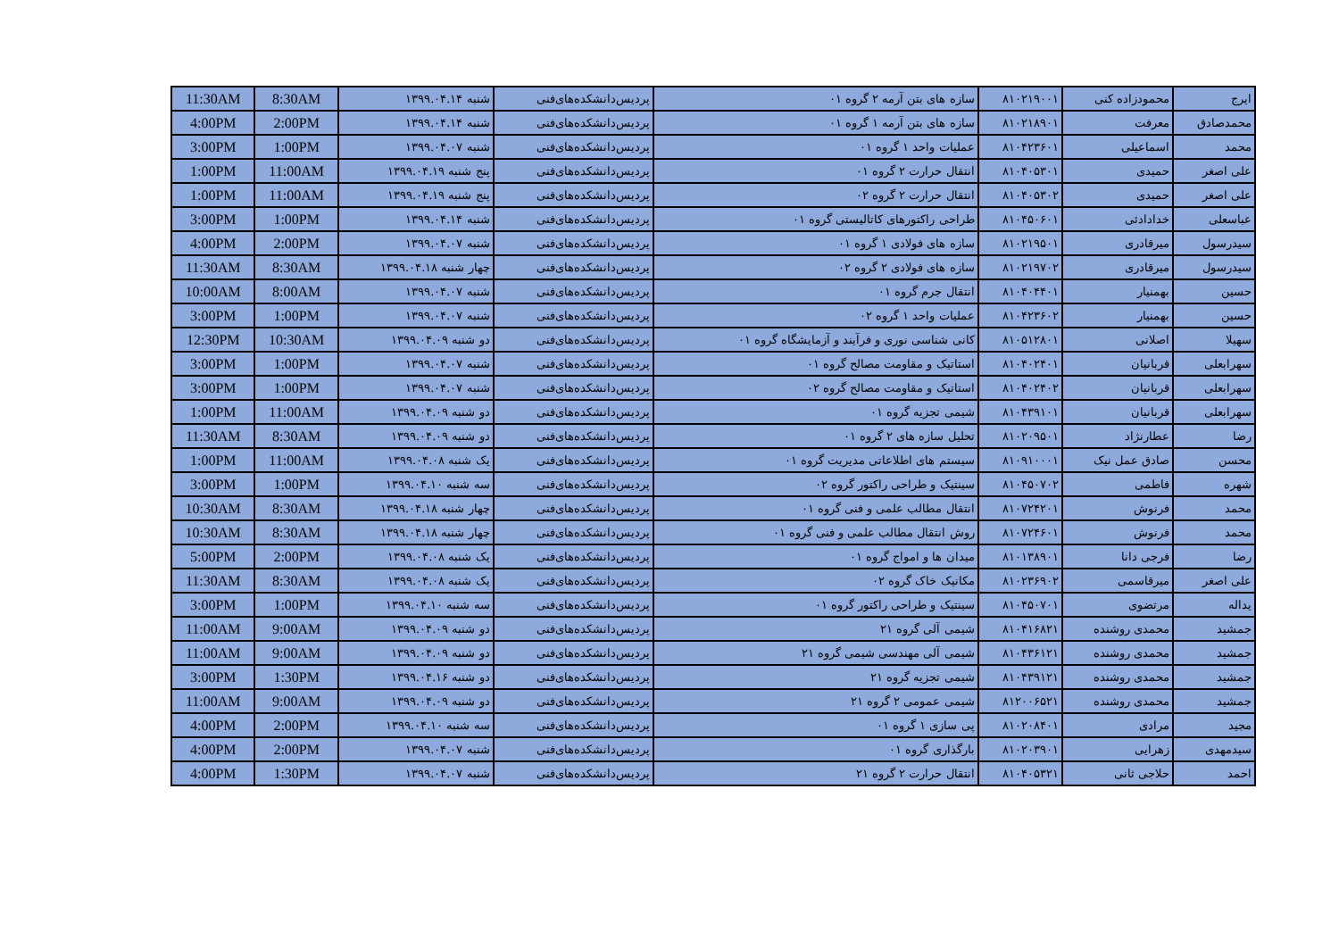| 11:30AM | 8:30AM | شنبه ۱۳۹۹.۰۴.۱۴ | پردیس‌دانشکده‌های‌فنی | سازه های بتن آرمه ۲ گروه ۰۱ | ۸۱۰۲۱۹۰۰۱ | محمودزاده کنی | ایرج |
| 4:00PM | 2:00PM | شنبه ۱۳۹۹.۰۴.۱۴ | پردیس‌دانشکده‌های‌فنی | سازه های بتن آرمه ۱ گروه ۰۱ | ۸۱۰۲۱۸۹۰۱ | معرفت | محمدصادق |
| 3:00PM | 1:00PM | شنبه ۱۳۹۹.۰۴.۰۷ | پردیس‌دانشکده‌های‌فنی | عملیات واحد ۱ گروه ۰۱ | ۸۱۰۴۲۳۶۰۱ | اسماعیلی | محمد |
| 1:00PM | 11:00AM | پنج شنبه ۱۳۹۹.۰۴.۱۹ | پردیس‌دانشکده‌های‌فنی | انتقال حرارت ۲ گروه ۰۱ | ۸۱۰۴۰۵۳۰۱ | حمیدی | علی اصغر |
| 1:00PM | 11:00AM | پنج شنبه ۱۳۹۹.۰۴.۱۹ | پردیس‌دانشکده‌های‌فنی | انتقال حرارت ۲ گروه ۰۲ | ۸۱۰۴۰۵۳۰۲ | حمیدی | علی اصغر |
| 3:00PM | 1:00PM | شنبه ۱۳۹۹.۰۴.۱۴ | پردیس‌دانشکده‌های‌فنی | طراحی راکتورهای کاتالیستی گروه ۰۱ | ۸۱۰۴۵۰۶۰۱ | خدادادئی | عباسعلی |
| 4:00PM | 2:00PM | شنبه ۱۳۹۹.۰۴.۰۷ | پردیس‌دانشکده‌های‌فنی | سازه های فولادی ۱ گروه ۰۱ | ۸۱۰۲۱۹۵۰۱ | میرقادری | سیدرسول |
| 11:30AM | 8:30AM | چهار شنبه ۱۳۹۹.۰۴.۱۸ | پردیس‌دانشکده‌های‌فنی | سازه های فولادی ۲ گروه ۰۲ | ۸۱۰۲۱۹۷۰۲ | میرقادری | سیدرسول |
| 10:00AM | 8:00AM | شنبه ۱۳۹۹.۰۴.۰۷ | پردیس‌دانشکده‌های‌فنی | انتقال جرم گروه ۰۱ | ۸۱۰۴۰۴۴۰۱ | بهمنیار | حسین |
| 3:00PM | 1:00PM | شنبه ۱۳۹۹.۰۴.۰۷ | پردیس‌دانشکده‌های‌فنی | عملیات واحد ۱ گروه ۰۲ | ۸۱۰۴۲۳۶۰۲ | بهمنیار | حسین |
| 12:30PM | 10:30AM | دو شنبه ۱۳۹۹.۰۴.۰۹ | پردیس‌دانشکده‌های‌فنی | کانی شناسی نوری و فرآیند و آزمایشگاه گروه ۰۱ | ۸۱۰۵۱۲۸۰۱ | اصلانی | سهیلا |
| 3:00PM | 1:00PM | شنبه ۱۳۹۹.۰۴.۰۷ | پردیس‌دانشکده‌های‌فنی | استاتیک و مقاومت مصالح گروه ۰۱ | ۸۱۰۴۰۲۴۰۱ | قربانیان | سهرابعلی |
| 3:00PM | 1:00PM | شنبه ۱۳۹۹.۰۴.۰۷ | پردیس‌دانشکده‌های‌فنی | استاتیک و مقاومت مصالح گروه ۰۲ | ۸۱۰۴۰۲۴۰۲ | قربانیان | سهرابعلی |
| 1:00PM | 11:00AM | دو شنبه ۱۳۹۹.۰۴.۰۹ | پردیس‌دانشکده‌های‌فنی | شیمی تجزیه گروه ۰۱ | ۸۱۰۴۳۹۱۰۱ | قربانیان | سهرابعلی |
| 11:30AM | 8:30AM | دو شنبه ۱۳۹۹.۰۴.۰۹ | پردیس‌دانشکده‌های‌فنی | تحلیل سازه های ۲ گروه ۰۱ | ۸۱۰۲۰۹۵۰۱ | عطارنژاد | رضا |
| 1:00PM | 11:00AM | یک شنبه ۱۳۹۹.۰۴.۰۸ | پردیس‌دانشکده‌های‌فنی | سیستم های اطلاعاتی مدیریت گروه ۰۱ | ۸۱۰۹۱۰۰۰۱ | صادق عمل نیک | محسن |
| 3:00PM | 1:00PM | سه شنبه ۱۳۹۹.۰۴.۱۰ | پردیس‌دانشکده‌های‌فنی | سینتیک و طراحی راکتور گروه ۰۲ | ۸۱۰۴۵۰۷۰۲ | فاطمی | شهره |
| 10:30AM | 8:30AM | چهار شنبه ۱۳۹۹.۰۴.۱۸ | پردیس‌دانشکده‌های‌فنی | انتقال مطالب علمی و فنی گروه ۰۱ | ۸۱۰۷۲۴۲۰۱ | فرنوش | محمد |
| 10:30AM | 8:30AM | چهار شنبه ۱۳۹۹.۰۴.۱۸ | پردیس‌دانشکده‌های‌فنی | روش انتقال مطالب علمی و فنی گروه ۰۱ | ۸۱۰۷۲۴۶۰۱ | فرنوش | محمد |
| 5:00PM | 2:00PM | یک شنبه ۱۳۹۹.۰۴.۰۸ | پردیس‌دانشکده‌های‌فنی | میدان ها و امواج گروه ۰۱ | ۸۱۰۱۳۸۹۰۱ | فرجی دانا | رضا |
| 11:30AM | 8:30AM | یک شنبه ۱۳۹۹.۰۴.۰۸ | پردیس‌دانشکده‌های‌فنی | مکانیک خاک گروه ۰۲ | ۸۱۰۲۳۶۹۰۲ | میرقاسمی | علی اصغر |
| 3:00PM | 1:00PM | سه شنبه ۱۳۹۹.۰۴.۱۰ | پردیس‌دانشکده‌های‌فنی | سینتیک و طراحی راکتور گروه ۰۱ | ۸۱۰۴۵۰۷۰۱ | مرتضوی | یداله |
| 11:00AM | 9:00AM | دو شنبه ۱۳۹۹.۰۴.۰۹ | پردیس‌دانشکده‌های‌فنی | شیمی آلی گروه ۲۱ | ۸۱۰۴۱۶۸۲۱ | محمدی روشنده | جمشید |
| 11:00AM | 9:00AM | دو شنبه ۱۳۹۹.۰۴.۰۹ | پردیس‌دانشکده‌های‌فنی | شیمی آلی مهندسی شیمی گروه ۲۱ | ۸۱۰۴۳۶۱۲۱ | محمدی روشنده | جمشید |
| 3:00PM | 1:30PM | دو شنبه ۱۳۹۹.۰۴.۱۶ | پردیس‌دانشکده‌های‌فنی | شیمی تجزیه گروه ۲۱ | ۸۱۰۴۳۹۱۲۱ | محمدی روشنده | جمشید |
| 11:00AM | 9:00AM | دو شنبه ۱۳۹۹.۰۴.۰۹ | پردیس‌دانشکده‌های‌فنی | شیمی عمومی ۲ گروه ۲۱ | ۸۱۲۰۰۶۵۲۱ | محمدی روشنده | جمشید |
| 4:00PM | 2:00PM | سه شنبه ۱۳۹۹.۰۴.۱۰ | پردیس‌دانشکده‌های‌فنی | پی سازی ۱ گروه ۰۱ | ۸۱۰۲۰۸۴۰۱ | مرادی | مجید |
| 4:00PM | 2:00PM | شنبه ۱۳۹۹.۰۴.۰۷ | پردیس‌دانشکده‌های‌فنی | بارگذاری گروه ۰۱ | ۸۱۰۲۰۳۹۰۱ | زهرایی | سیدمهدی |
| 4:00PM | 1:30PM | شنبه ۱۳۹۹.۰۴.۰۷ | پردیس‌دانشکده‌های‌فنی | انتقال حرارت ۲ گروه ۲۱ | ۸۱۰۴۰۵۳۲۱ | حلاجی ثانی | احمد |